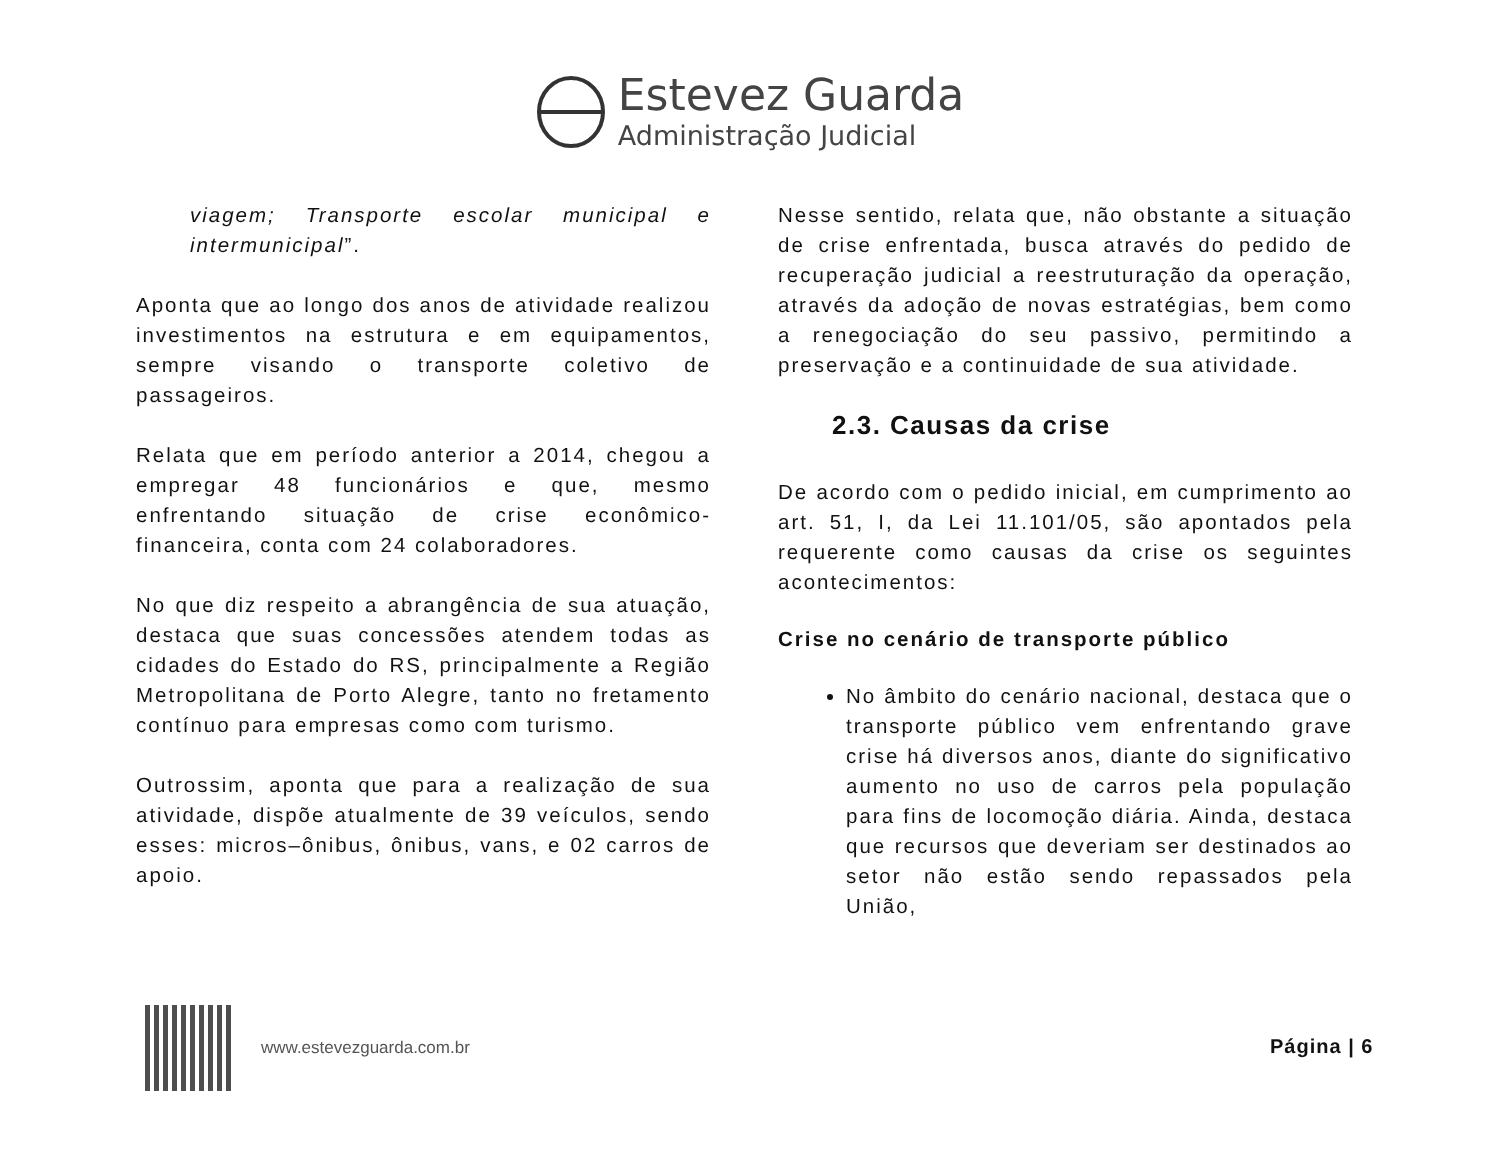Estevez Guarda
Administração Judicial
viagem; Transporte escolar municipal e intermunicipal”.
Aponta que ao longo dos anos de atividade realizou investimentos na estrutura e em equipamentos, sempre visando o transporte coletivo de passageiros.
Relata que em período anterior a 2014, chegou a empregar 48 funcionários e que, mesmo enfrentando situação de crise econômico-financeira, conta com 24 colaboradores.
No que diz respeito a abrangência de sua atuação, destaca que suas concessões atendem todas as cidades do Estado do RS, principalmente a Região Metropolitana de Porto Alegre, tanto no fretamento contínuo para empresas como com turismo.
Outrossim, aponta que para a realização de sua atividade, dispõe atualmente de 39 veículos, sendo esses: micros–ônibus, ônibus, vans, e 02 carros de apoio.
Nesse sentido, relata que, não obstante a situação de crise enfrentada, busca através do pedido de recuperação judicial a reestruturação da operação, através da adoção de novas estratégias, bem como a renegociação do seu passivo, permitindo a preservação e a continuidade de sua atividade.
2.3. Causas da crise
De acordo com o pedido inicial, em cumprimento ao art. 51, I, da Lei 11.101/05, são apontados pela requerente como causas da crise os seguintes acontecimentos:
Crise no cenário de transporte público
No âmbito do cenário nacional, destaca que o transporte público vem enfrentando grave crise há diversos anos, diante do significativo aumento no uso de carros pela população para fins de locomoção diária. Ainda, destaca que recursos que deveriam ser destinados ao setor não estão sendo repassados pela União,
www.estevezguarda.com.br
Página | 6